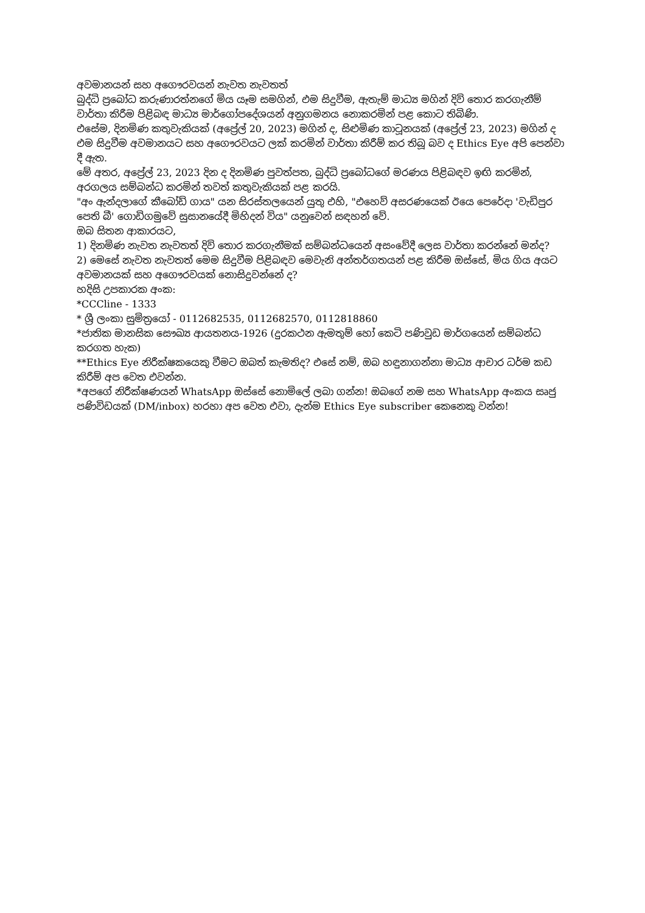අවමානයන් සහ අගෞරවයන් නැවත නැවතත්
බුද්ධි ප්‍රබෝධ කරුණාරත්නගේ මිය යෑම සමගින්, එම සිදුවීම, ඇතැම් මාධ්‍ය මගින් දිවි තොර කරගැනීම් වාර්තා කිරීම පිළිබඳ මාධ්‍ය මාර්ගෝපදේශයන් අනුගමනය නොකරමින් පළ කොට තිබිණි.
එසේම, දිනමිණ කතුවැකියක් (අප්‍රේල් 20, 2023) මගින් ද, සිළුමිණ කාටූනයක් (අප්‍රේල් 23, 2023) මගින් ද එම සිදුවීම අවමානයට සහ අගෞරවයට ලක් කරමින් වාර්තා කිරීම් කර තිබූ බව ද Ethics Eye අපි පෙන්වා දී ඇත.
මේ අතර, අප්‍රේල් 23, 2023 දින ද දිනමිණ පුවත්පත, බුද්ධි ප්‍රබෝධගේ මරණය පිළිබඳව ඉඟි කරමින්, අරගලය සම්බන්ධ කරමින් තවත් කතුවැකියක් පළ කරයි.
"අං ඇන්දලාගේ කීබෝඩ් ගාය" යන සිරස්තලයෙන් යුතු එහි, "එහෙව් අසරණයෙක් ඊයෙ පෙරේදා 'වැඩිපුර පෙති බී' ගොඩිගමුවේ සුසානයේදී මිහිදන් විය" යනුවෙන් සඳහන් වේ.
ඔබ සිතන ආකාරයට,
1) දිනමිණ නැවත නැවතත් දිවි තොර කරගැනීමක් සම්බන්ධයෙන් අසංවේදී ලෙස වාර්තා කරන්නේ මන්ද?
2) මෙසේ නැවත නැවතත් මෙම සිදුවීම පිළිබඳව මෙවැනි අන්තර්ගතයන් පළ කිරීම ඔස්සේ, මිය ගිය අයට අවමානයක් සහ අගෞරවයක් නොසිදුවන්නේ ද?
හදිසි උපකාරක අංක:
*CCCline - 1333
* ශ්‍රී ලංකා සුමිත්‍රයෝ - 0112682535, 0112682570, 0112818860
*ජාතික මානසික සෞඛ්‍ය ආයතනය-1926 (දුරකථන ඇමතුම් හෝ කෙටි පණිවුඩ මාර්ගයෙන් සම්බන්ධ කරගත හැක)
**Ethics Eye නිරීක්ෂකයෙකු වීමට ඔබත් කැමතිද? එසේ නම්, ඔබ හඳුනාගන්නා මාධ්‍ය ආචාර ධර්ම කඩ කිරීම් අප වෙත එවන්න.
*අපගේ නිරීක්ෂණයන් WhatsApp ඔස්සේ නොමිලේ ලබා ගන්න! ඔබගේ නම සහ WhatsApp අංකය සෘජු පණිවිඩයක් (DM/inbox) හරහා අප වෙත එවා, දැන්ම Ethics Eye subscriber කෙනෙකු වන්න!